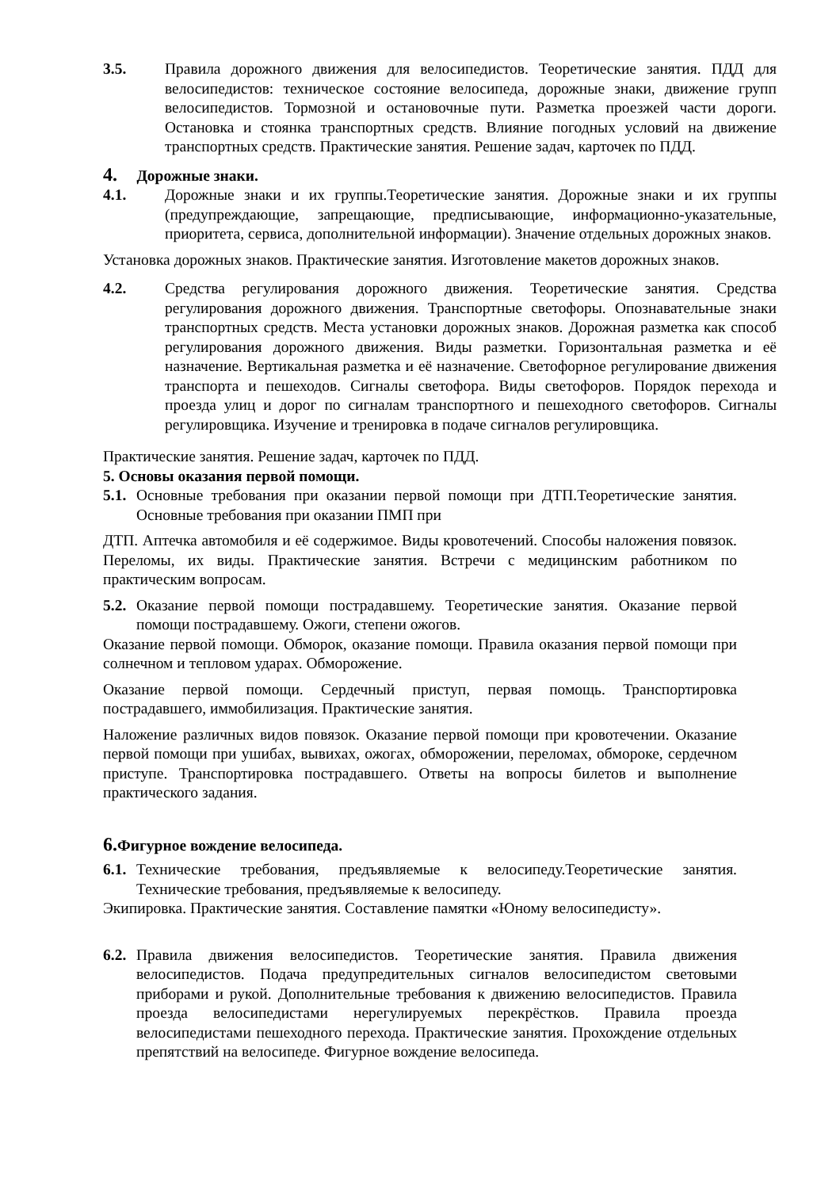3.5. Правила дорожного движения для велосипедистов. Теоретические занятия. ПДД для велосипедистов: техническое состояние велосипеда, дорожные знаки, движение групп велосипедистов. Тормозной и остановочные пути. Разметка проезжей части дороги. Остановка и стоянка транспортных средств. Влияние погодных условий на движение транспортных средств. Практические занятия. Решение задач, карточек по ПДД.
4. Дорожные знаки.
4.1. Дорожные знаки и их группы.Теоретические занятия. Дорожные знаки и их группы (предупреждающие, запрещающие, предписывающие, информационно-указательные, приоритета, сервиса, дополнительной информации). Значение отдельных дорожных знаков.
Установка дорожных знаков. Практические занятия. Изготовление макетов дорожных знаков.
4.2. Средства регулирования дорожного движения. Теоретические занятия. Средства регулирования дорожного движения. Транспортные светофоры. Опознавательные знаки транспортных средств. Места установки дорожных знаков. Дорожная разметка как способ регулирования дорожного движения. Виды разметки. Горизонтальная разметка и её назначение. Вертикальная разметка и её назначение. Светофорное регулирование движения транспорта и пешеходов. Сигналы светофора. Виды светофоров. Порядок перехода и проезда улиц и дорог по сигналам транспортного и пешеходного светофоров. Сигналы регулировщика. Изучение и тренировка в подаче сигналов регулировщика.
Практические занятия. Решение задач, карточек по ПДД.
5. Основы оказания первой помощи.
5.1. Основные требования при оказании первой помощи при ДТП.Теоретические занятия. Основные требования при оказании ПМП при
ДТП. Аптечка автомобиля и её содержимое. Виды кровотечений. Способы наложения повязок. Переломы, их виды. Практические занятия. Встречи с медицинским работником по практическим вопросам.
5.2. Оказание первой помощи пострадавшему. Теоретические занятия. Оказание первой помощи пострадавшему. Ожоги, степени ожогов.
Оказание первой помощи. Обморок, оказание помощи. Правила оказания первой помощи при солнечном и тепловом ударах. Обморожение.
Оказание первой помощи. Сердечный приступ, первая помощь. Транспортировка пострадавшего, иммобилизация. Практические занятия.
Наложение различных видов повязок. Оказание первой помощи при кровотечении. Оказание первой помощи при ушибах, вывихах, ожогах, обморожении, переломах, обмороке, сердечном приступе. Транспортировка пострадавшего. Ответы на вопросы билетов и выполнение практического задания.
6. Фигурное вождение велосипеда.
6.1. Технические требования, предъявляемые к велосипеду.Теоретические занятия. Технические требования, предъявляемые к велосипеду.
Экипировка. Практические занятия. Составление памятки «Юному велосипедисту».
6.2. Правила движения велосипедистов. Теоретические занятия. Правила движения велосипедистов. Подача предупредительных сигналов велосипедистом световыми приборами и рукой. Дополнительные требования к движению велосипедистов. Правила проезда велосипедистами нерегулируемых перекрёстков. Правила проезда велосипедистами пешеходного перехода. Практические занятия. Прохождение отдельных препятствий на велосипеде. Фигурное вождение велосипеда.